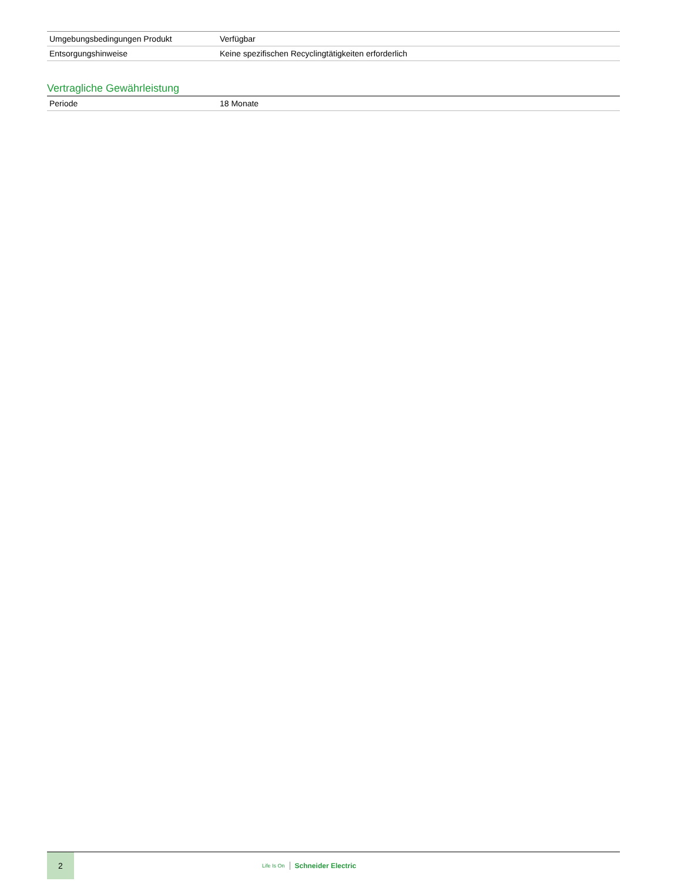| Umgebungsbedingungen Produkt | Verfügbar |
| Entsorgungshinweise | Keine spezifischen Recyclingtätigkeiten erforderlich |
Vertragliche Gewährleistung
| Periode | 18 Monate |
2
Life Is On Schneider Electric